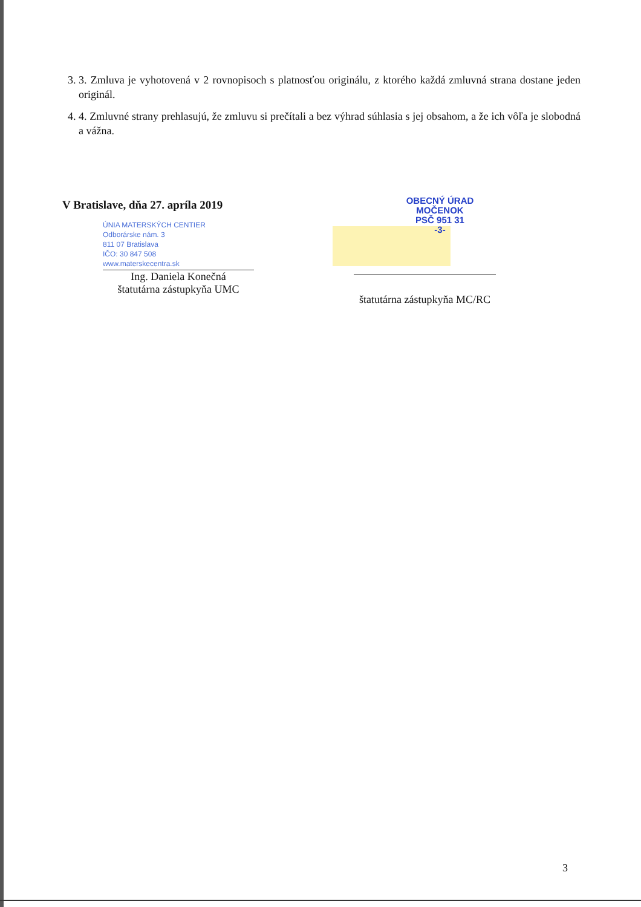3. 3. Zmluva je vyhotovená v 2 rovnopisoch s platnosťou originálu, z ktorého každá zmluvná strana dostane jeden originál.
4. 4. Zmluvné strany prehlasujú, že zmluvu si prečítali a bez výhrad súhlasia s jej obsahom, a že ich vôľa je slobodná a vážna.
V Bratislave, dňa 27. apríla 2019
ÚNIA MATERSKÝCH CENTIER
Odborárske nám. 3
811 07 Bratislava
IČO: 30 847 508
www.materskecentra.sk
Ing. Daniela Konečná
štatutárna zástupkyňa UMC
OBECNÝ ÚRAD
MOČENOK
PSČ 951 31
-3-
štatutárna zástupkyňa MC/RC
3